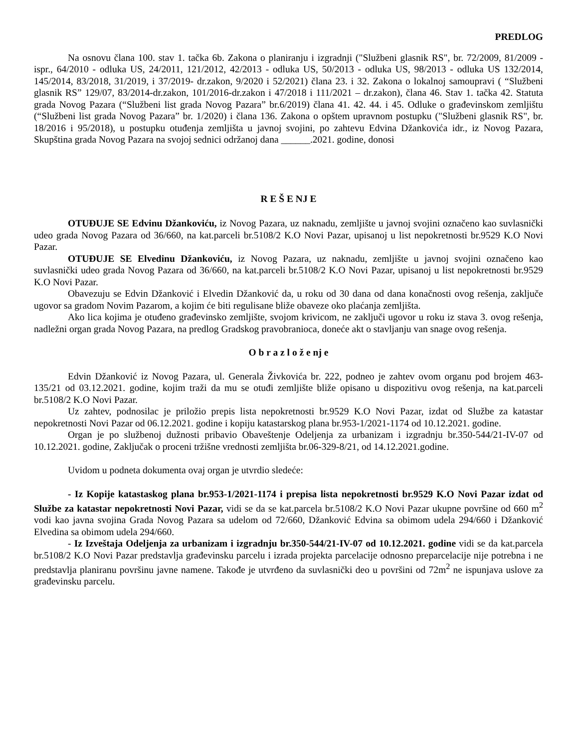PREDLOG
Na osnovu člana 100. stav 1. tačka 6b. Zakona o planiranju i izgradnji ("Službeni glasnik RS", br. 72/2009, 81/2009 - ispr., 64/2010 - odluka US, 24/2011, 121/2012, 42/2013 - odluka US, 50/2013 - odluka US, 98/2013 - odluka US 132/2014, 145/2014, 83/2018, 31/2019, i 37/2019- dr.zakon, 9/2020 i 52/2021) člana 23. i 32. Zakona o lokalnoj samoupravi ( “Službeni glasnik RS” 129/07, 83/2014-dr.zakon, 101/2016-dr.zakon i 47/2018 i 111/2021 – dr.zakon), člana 46. Stav 1. tačka 42. Statuta grada Novog Pazara (“Službeni list grada Novog Pazara” br.6/2019) člana 41. 42. 44. i 45. Odluke o građevinskom zemljištu (“Službeni list grada Novog Pazara” br. 1/2020) i člana 136. Zakona o opštem upravnom postupku ("Službeni glasnik RS", br. 18/2016 i 95/2018), u postupku otuđenja zemljišta u javnoj svojini, po zahtevu Edvina Džankovića idr., iz Novog Pazara, Skupština grada Novog Pazara na svojoj sednici održanoj dana ______.2021. godine, donosi
R E Š E NJ E
OTUĐUJE SE Edvinu Džankoviću, iz Novog Pazara, uz naknadu, zemljište u javnoj svojini označeno kao suvlasnički udeo grada Novog Pazara od 36/660, na kat.parceli br.5108/2 K.O Novi Pazar, upisanoj u list nepokretnosti br.9529 K.O Novi Pazar.
OTUĐUJE SE Elvedinu Džankoviću, iz Novog Pazara, uz naknadu, zemljište u javnoj svojini označeno kao suvlasnički udeo grada Novog Pazara od 36/660, na kat.parceli br.5108/2 K.O Novi Pazar, upisanoj u list nepokretnosti br.9529 K.O Novi Pazar.
Obavezuju se Edvin Džanković i Elvedin Džanković da, u roku od 30 dana od dana konačnosti ovog rešenja, zaključe ugovor sa gradom Novim Pazarom, a kojim će biti regulisane bliže obaveze oko plaćanja zemljišta.
Ako lica kojima je otuđeno građevinsko zemljište, svojom krivicom, ne zaključi ugovor u roku iz stava 3. ovog rešenja, nadležni organ grada Novog Pazara, na predlog Gradskog pravobranioca, doneće akt o stavljanju van snage ovog rešenja.
O b r a z l o ž e nj e
Edvin Džanković iz Novog Pazara, ul. Generala Živkovića br. 222, podneo je zahtev ovom organu pod brojem 463-135/21 od 03.12.2021. godine, kojim traži da mu se otuđi zemljište bliže opisano u dispozitivu ovog rešenja, na kat.parceli br.5108/2 K.O Novi Pazar.
Uz zahtev, podnosilac je priložio prepis lista nepokretnosti br.9529 K.O Novi Pazar, izdat od Službe za katastar nepokretnosti Novi Pazar od 06.12.2021. godine i kopiju katastarskog plana br.953-1/2021-1174 od 10.12.2021. godine.
Organ je po službenoj dužnosti pribavio Obaveštenje Odeljenja za urbanizam i izgradnju br.350-544/21-IV-07 od 10.12.2021. godine, Zaključak o proceni tržišne vrednosti zemljišta br.06-329-8/21, od 14.12.2021.godine.
Uvidom u podneta dokumenta ovaj organ je utvrdio sledeće:
- Iz Kopije katastaskog plana br.953-1/2021-1174 i prepisa lista nepokretnosti br.9529 K.O Novi Pazar izdat od Službe za katastar nepokretnosti Novi Pazar, vidi se da se kat.parcela br.5108/2 K.O Novi Pazar ukupne površine od 660 m<sup>2</sup> vodi kao javna svojina Grada Novog Pazara sa udelom od 72/660, Džanković Edvina sa obimom udela 294/660 i Džanković Elvedina sa obimom udela 294/660.
- Iz Izveštaja Odeljenja za urbanizam i izgradnju br.350-544/21-IV-07 od 10.12.2021. godine vidi se da kat.parcela br.5108/2 K.O Novi Pazar predstavlja građevinsku parcelu i izrada projekta parcelacije odnosno preparcelacije nije potrebna i ne predstavlja planiranu površinu javne namene. Takođe je utvrđeno da suvlasnički deo u površini od 72m<sup>2</sup> ne ispunjava uslove za građevinsku parcelu.